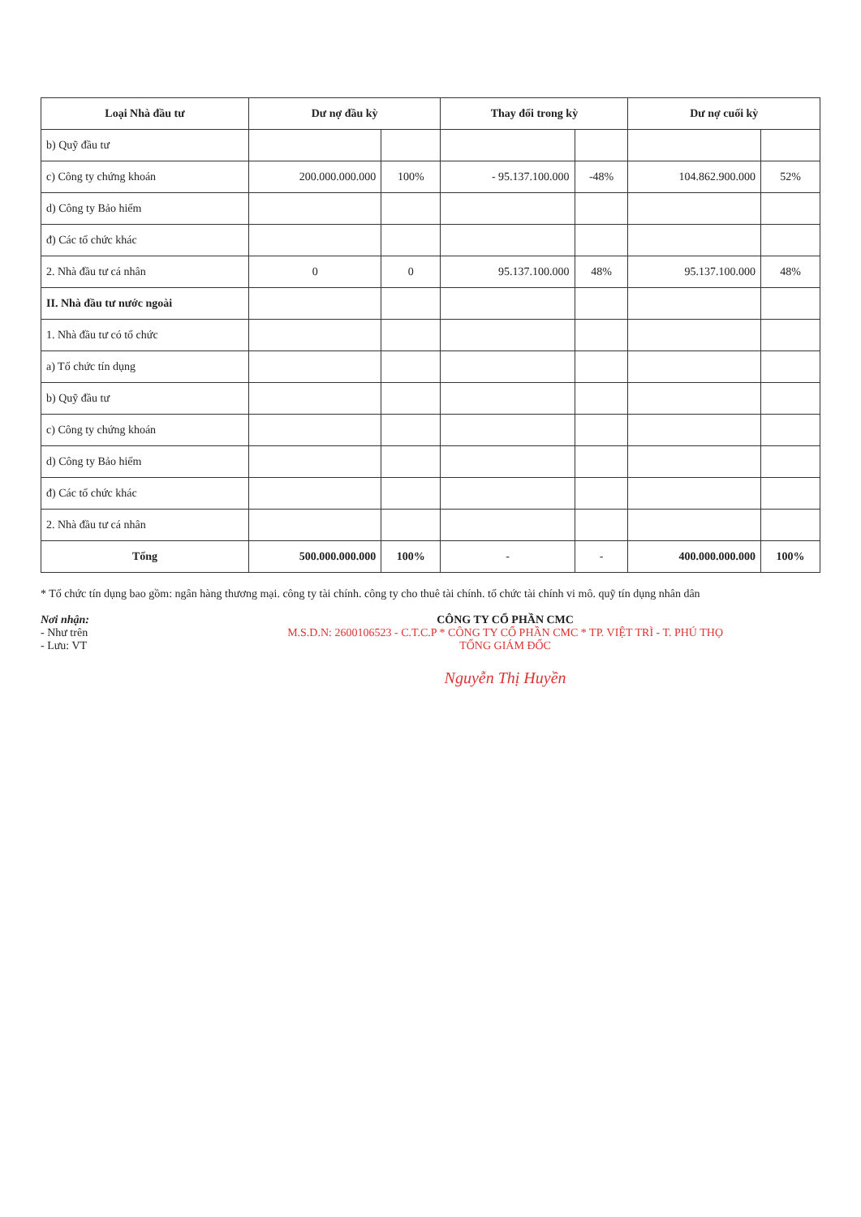| Loại Nhà đầu tư | Dư nợ đầu kỳ | | Thay đổi trong kỳ | | Dư nợ cuối kỳ | |
| --- | --- | --- | --- | --- | --- | --- |
| b) Quỹ đầu tư | | | | | | |
| c) Công ty chứng khoán | 200.000.000.000 | 100% | - 95.137.100.000 | -48% | 104.862.900.000 | 52% |
| d) Công ty Bảo hiểm | | | | | | |
| đ) Các tổ chức khác | | | | | | |
| 2. Nhà đầu tư cá nhân | 0 | 0 | 95.137.100.000 | 48% | 95.137.100.000 | 48% |
| II. Nhà đầu tư nước ngoài | | | | | | |
| 1. Nhà đầu tư có tổ chức | | | | | | |
| a) Tổ chức tín dụng | | | | | | |
| b) Quỹ đầu tư | | | | | | |
| c) Công ty chứng khoán | | | | | | |
| d) Công ty Bảo hiểm | | | | | | |
| đ) Các tổ chức khác | | | | | | |
| 2. Nhà đầu tư cá nhân | | | | | | |
| Tổng | 500.000.000.000 | 100% | - | - | 400.000.000.000 | 100% |
* Tổ chức tín dụng bao gồm: ngân hàng thương mại. công ty tài chính. công ty cho thuê tài chính. tổ chức tài chính vi mô. quỹ tín dụng nhân dân
Nơi nhận:
- Như trên
- Lưu: VT
CÔNG TY CỔ PHẦN CMC
M.S.D.N: 2600106523 - C.T.C.P * CÔNG TY CỔ PHẦN CMC * TP. VIỆT TRÌ - T. PHÚ THỌ
TỔNG GIÁM ĐỐC
Nguyễn Thị Huyền